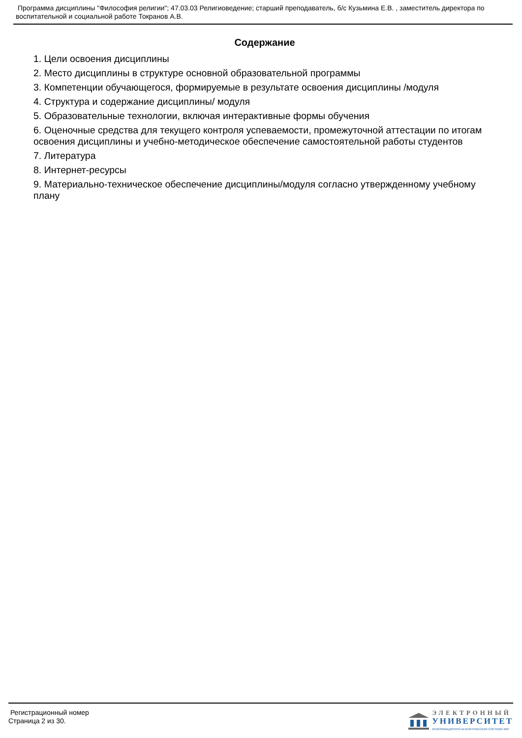Программа дисциплины "Философия религии"; 47.03.03 Религиоведение; старший преподаватель, б/с Кузьмина Е.В. , заместитель директора по воспитательной и социальной работе Токранов А.В.
Содержание
1. Цели освоения дисциплины
2. Место дисциплины в структуре основной образовательной программы
3. Компетенции обучающегося, формируемые в результате освоения дисциплины /модуля
4. Структура и содержание дисциплины/ модуля
5. Образовательные технологии, включая интерактивные формы обучения
6. Оценочные средства для текущего контроля успеваемости, промежуточной аттестации по итогам освоения дисциплины и учебно-методическое обеспечение самостоятельной работы студентов
7. Литература
8. Интернет-ресурсы
9. Материально-техническое обеспечение дисциплины/модуля согласно утвержденному учебному плану
Регистрационный номер
Страница 2 из 30.
ЭЛЕКТРОННЫЙ
УНИВЕРСИТЕТ
ИНФОРМАЦИОННО-АНАЛИТИЧЕСКАЯ СИСТЕМА КФУ